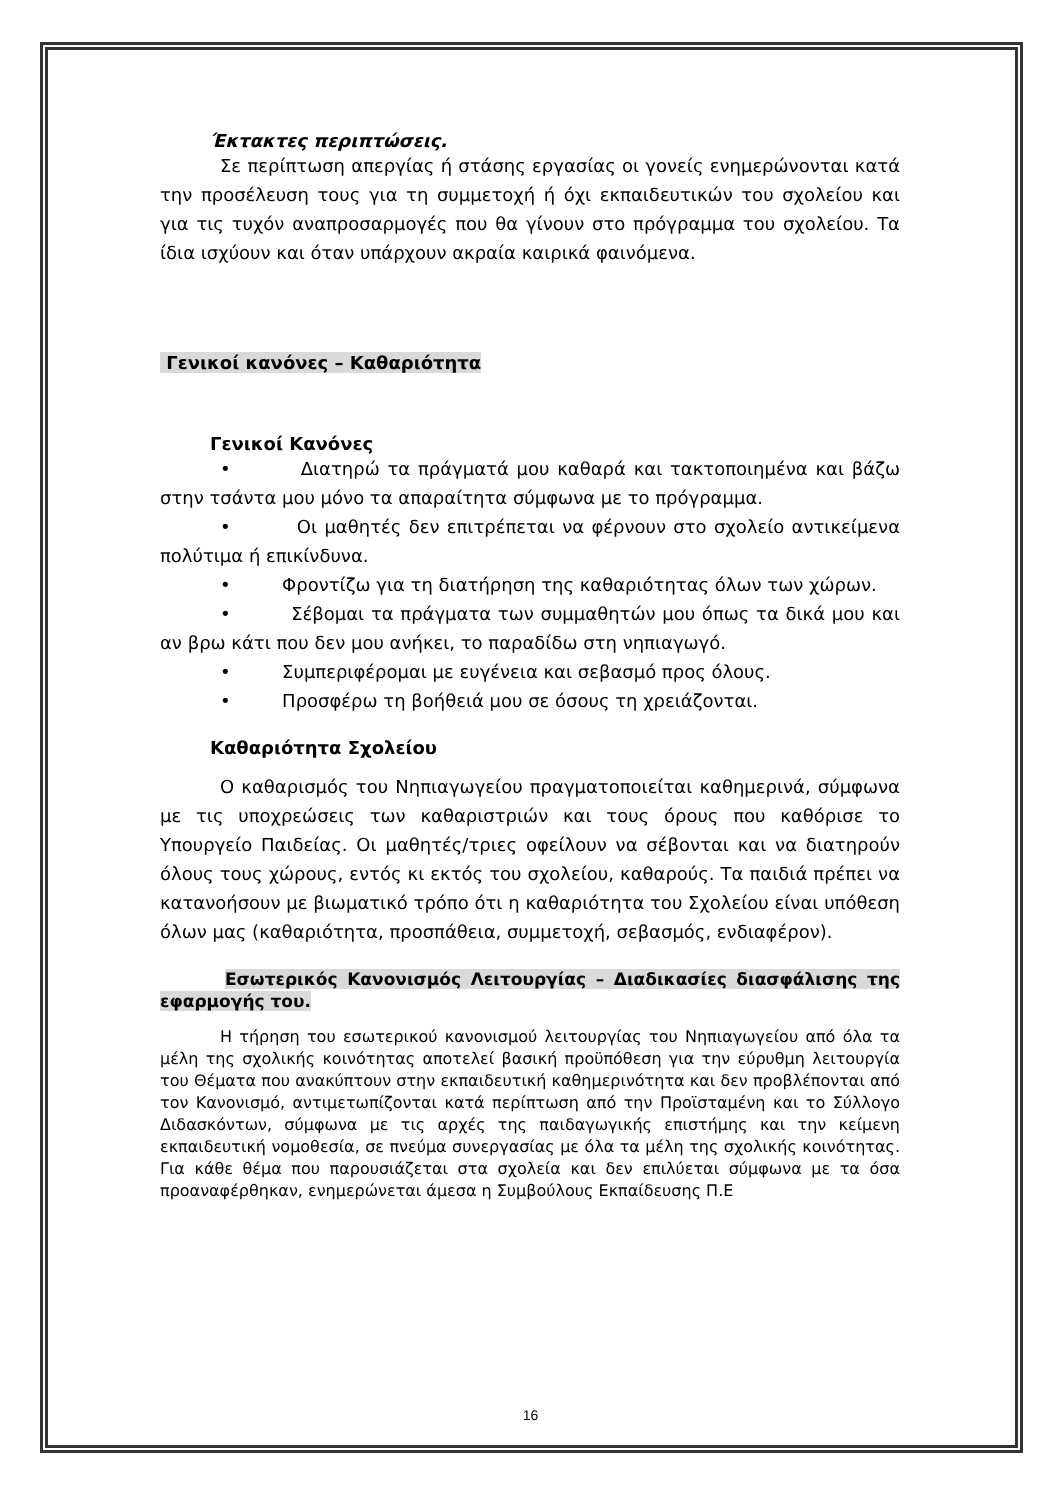Έκτακτες περιπτώσεις.
Σε περίπτωση απεργίας ή στάσης εργασίας οι γονείς ενημερώνονται κατά την προσέλευση τους για τη συμμετοχή ή όχι εκπαιδευτικών του σχολείου και για τις τυχόν αναπροσαρμογές που θα γίνουν στο πρόγραμμα του σχολείου. Τα ίδια ισχύουν και όταν υπάρχουν ακραία καιρικά φαινόμενα.
Γενικοί κανόνες – Καθαριότητα
Γενικοί Κανόνες
• Διατηρώ τα πράγματά μου καθαρά και τακτοποιημένα και βάζω στην τσάντα μου μόνο τα απαραίτητα σύμφωνα με το πρόγραμμα.
• Οι μαθητές δεν επιτρέπεται να φέρνουν στο σχολείο αντικείμενα πολύτιμα ή επικίνδυνα.
• Φροντίζω για τη διατήρηση της καθαριότητας όλων των χώρων.
• Σέβομαι τα πράγματα των συμμαθητών μου όπως τα δικά μου και αν βρω κάτι που δεν μου ανήκει, το παραδίδω στη νηπιαγωγό.
• Συμπεριφέρομαι με ευγένεια και σεβασμό προς όλους.
• Προσφέρω τη βοήθειά μου σε όσους τη χρειάζονται.
Καθαριότητα Σχολείου
Ο καθαρισμός του Νηπιαγωγείου πραγματοποιείται καθημερινά, σύμφωνα με τις υποχρεώσεις των καθαριστριών και τους όρους που καθόρισε το Υπουργείο Παιδείας. Οι μαθητές/τριες οφείλουν να σέβονται και να διατηρούν όλους τους χώρους, εντός κι εκτός του σχολείου, καθαρούς. Τα παιδιά πρέπει να κατανοήσουν με βιωματικό τρόπο ότι η καθαριότητα του Σχολείου είναι υπόθεση όλων μας (καθαριότητα, προσπάθεια, συμμετοχή, σεβασμός, ενδιαφέρον).
Εσωτερικός Κανονισμός Λειτουργίας – Διαδικασίες διασφάλισης της εφαρμογής του.
Η τήρηση του εσωτερικού κανονισμού λειτουργίας του Νηπιαγωγείου από όλα τα μέλη της σχολικής κοινότητας αποτελεί βασική προϋπόθεση για την εύρυθμη λειτουργία του Θέματα που ανακύπτουν στην εκπαιδευτική καθημερινότητα και δεν προβλέπονται από τον Κανονισμό, αντιμετωπίζονται κατά περίπτωση από την Προϊσταμένη και το Σύλλογο Διδασκόντων, σύμφωνα με τις αρχές της παιδαγωγικής επιστήμης και την κείμενη εκπαιδευτική νομοθεσία, σε πνεύμα συνεργασίας με όλα τα μέλη της σχολικής κοινότητας. Για κάθε θέμα που παρουσιάζεται στα σχολεία και δεν επιλύεται σύμφωνα με τα όσα προαναφέρθηκαν, ενημερώνεται άμεσα η Συμβούλους Εκπαίδευσης Π.Ε
16